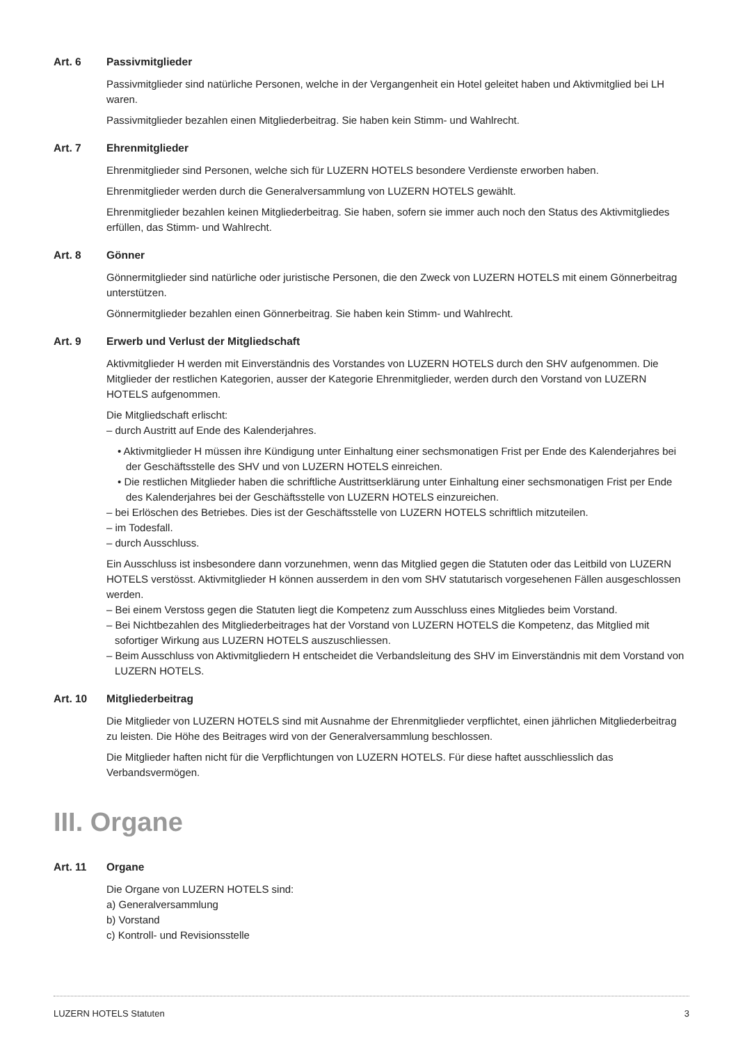Art. 6 Passivmitglieder
Passivmitglieder sind natürliche Personen, welche in der Vergangenheit ein Hotel geleitet haben und Aktivmitglied bei LH waren.
Passivmitglieder bezahlen einen Mitgliederbeitrag. Sie haben kein Stimm- und Wahlrecht.
Art. 7 Ehrenmitglieder
Ehrenmitglieder sind Personen, welche sich für LUZERN HOTELS besondere Verdienste erworben haben.
Ehrenmitglieder werden durch die Generalversammlung von LUZERN HOTELS gewählt.
Ehrenmitglieder bezahlen keinen Mitgliederbeitrag. Sie haben, sofern sie immer auch noch den Status des Aktivmitgliedes erfüllen, das Stimm- und Wahlrecht.
Art. 8 Gönner
Gönnermitglieder sind natürliche oder juristische Personen, die den Zweck von LUZERN HOTELS mit einem Gönnerbeitrag unterstützen.
Gönnermitglieder bezahlen einen Gönnerbeitrag. Sie haben kein Stimm- und Wahlrecht.
Art. 9 Erwerb und Verlust der Mitgliedschaft
Aktivmitglieder H werden mit Einverständnis des Vorstandes von LUZERN HOTELS durch den SHV aufgenommen. Die Mitglieder der restlichen Kategorien, ausser der Kategorie Ehrenmitglieder, werden durch den Vorstand von LUZERN HOTELS aufgenommen.
Die Mitgliedschaft erlischt:
– durch Austritt auf Ende des Kalenderjahres.
• Aktivmitglieder H müssen ihre Kündigung unter Einhaltung einer sechsmonatigen Frist per Ende des Kalenderjahres bei der Geschäftsstelle des SHV und von LUZERN HOTELS einreichen.
• Die restlichen Mitglieder haben die schriftliche Austrittserklärung unter Einhaltung einer sechsmonatigen Frist per Ende des Kalenderjahres bei der Geschäftsstelle von LUZERN HOTELS einzureichen.
– bei Erlöschen des Betriebes. Dies ist der Geschäftsstelle von LUZERN HOTELS schriftlich mitzuteilen.
– im Todesfall.
– durch Ausschluss.
Ein Ausschluss ist insbesondere dann vorzunehmen, wenn das Mitglied gegen die Statuten oder das Leitbild von LUZERN HOTELS verstösst. Aktivmitglieder H können ausserdem in den vom SHV statutarisch vorgesehenen Fällen ausgeschlossen werden.
– Bei einem Verstoss gegen die Statuten liegt die Kompetenz zum Ausschluss eines Mitgliedes beim Vorstand.
– Bei Nichtbezahlen des Mitgliederbeitrages hat der Vorstand von LUZERN HOTELS die Kompetenz, das Mitglied mit sofortiger Wirkung aus LUZERN HOTELS auszuschliessen.
– Beim Ausschluss von Aktivmitgliedern H entscheidet die Verbandsleitung des SHV im Einverständnis mit dem Vorstand von LUZERN HOTELS.
Art. 10 Mitgliederbeitrag
Die Mitglieder von LUZERN HOTELS sind mit Ausnahme der Ehrenmitglieder verpflichtet, einen jährlichen Mitgliederbeitrag zu leisten. Die Höhe des Beitrages wird von der Generalversammlung beschlossen.
Die Mitglieder haften nicht für die Verpflichtungen von LUZERN HOTELS. Für diese haftet ausschliesslich das Verbandsvermögen.
III. Organe
Art. 11 Organe
Die Organe von LUZERN HOTELS sind:
a) Generalversammlung
b) Vorstand
c) Kontroll- und Revisionsstelle
LUZERN HOTELS Statuten 3